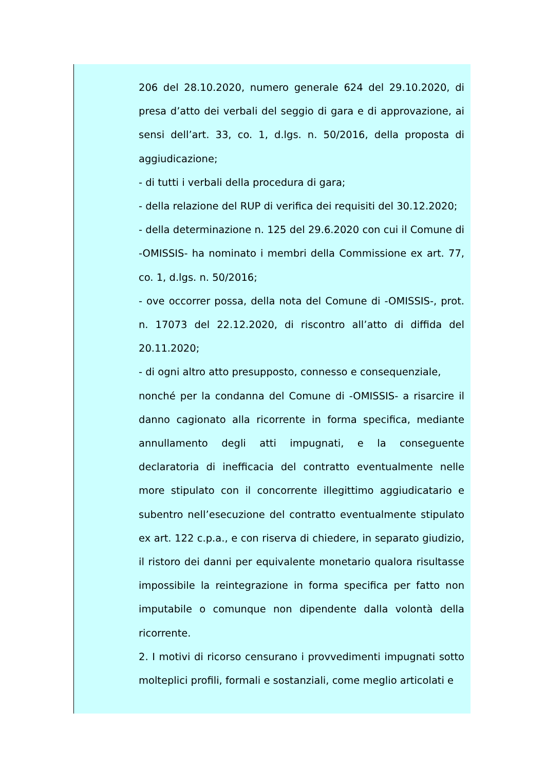206 del 28.10.2020, numero generale 624 del 29.10.2020, di presa d’atto dei verbali del seggio di gara e di approvazione, ai sensi dell’art. 33, co. 1, d.lgs. n. 50/2016, della proposta di aggiudicazione;
- di tutti i verbali della procedura di gara;
- della relazione del RUP di verifica dei requisiti del 30.12.2020;
- della determinazione n. 125 del 29.6.2020 con cui il Comune di -OMISSIS- ha nominato i membri della Commissione ex art. 77, co. 1, d.lgs. n. 50/2016;
- ove occorrer possa, della nota del Comune di -OMISSIS-, prot. n. 17073 del 22.12.2020, di riscontro all’atto di diffida del 20.11.2020;
- di ogni altro atto presupposto, connesso e consequenziale,
nonché per la condanna del Comune di -OMISSIS- a risarcire il danno cagionato alla ricorrente in forma specifica, mediante annullamento degli atti impugnati, e la conseguente declaratoria di inefficacia del contratto eventualmente nelle more stipulato con il concorrente illegittimo aggiudicatario e subentro nell’esecuzione del contratto eventualmente stipulato ex art. 122 c.p.a., e con riserva di chiedere, in separato giudizio, il ristoro dei danni per equivalente monetario qualora risultasse impossibile la reintegrazione in forma specifica per fatto non imputabile o comunque non dipendente dalla volontà della ricorrente.
2. I motivi di ricorso censurano i provvedimenti impugnati sotto molteplici profili, formali e sostanziali, come meglio articolati e